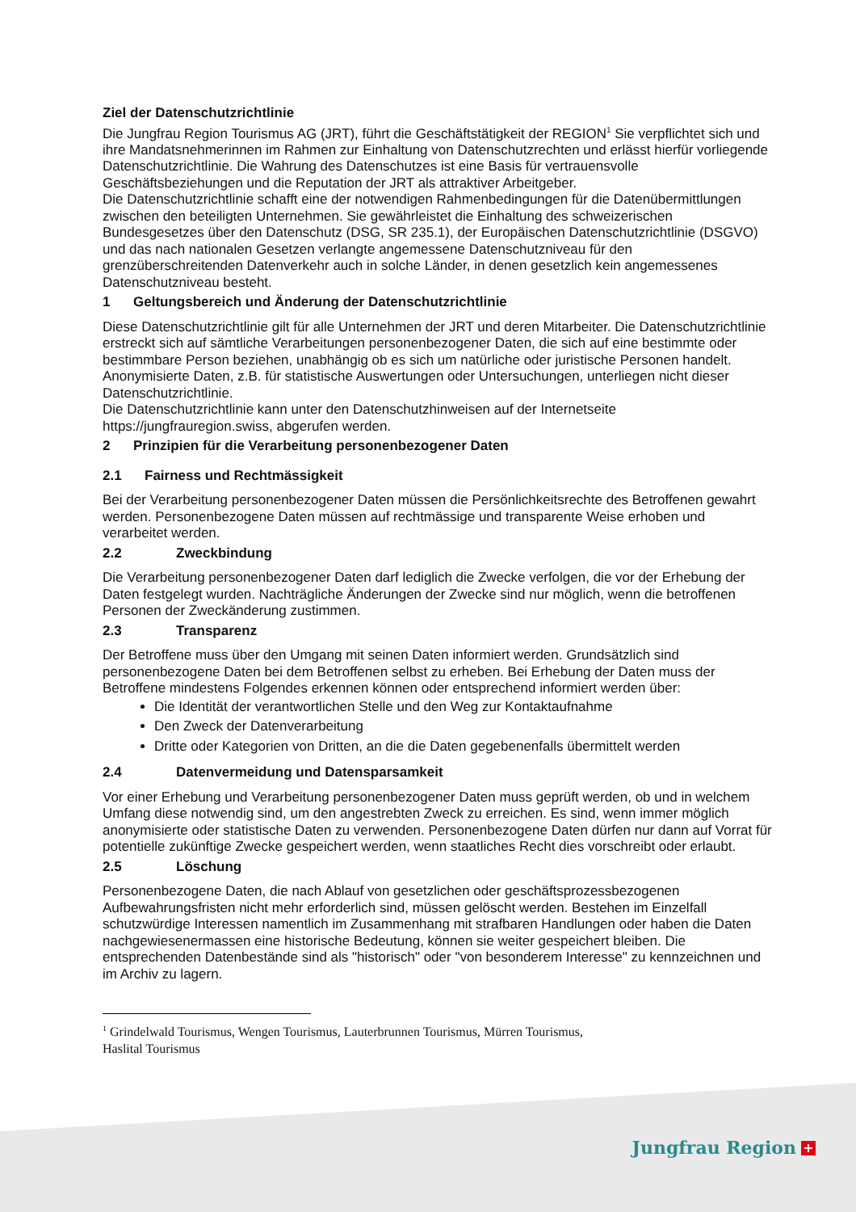Ziel der Datenschutzrichtlinie
Die Jungfrau Region Tourismus AG (JRT), führt die Geschäftstätigkeit der REGION<sup>1</sup> Sie verpflichtet sich und ihre Mandatsnehmerinnen im Rahmen zur Einhaltung von Datenschutzrechten und erlässt hierfür vorliegende Datenschutzrichtlinie. Die Wahrung des Datenschutzes ist eine Basis für vertrauensvolle Geschäftsbeziehungen und die Reputation der JRT als attraktiver Arbeitgeber.
Die Datenschutzrichtlinie schafft eine der notwendigen Rahmenbedingungen für die Datenübermittlungen zwischen den beteiligten Unternehmen. Sie gewährleistet die Einhaltung des schweizerischen Bundesgesetzes über den Datenschutz (DSG, SR 235.1), der Europäischen Datenschutzrichtlinie (DSGVO) und das nach nationalen Gesetzen verlangte angemessene Datenschutzniveau für den grenzüberschreitenden Datenverkehr auch in solche Länder, in denen gesetzlich kein angemessenes Datenschutzniveau besteht.
1 Geltungsbereich und Änderung der Datenschutzrichtlinie
Diese Datenschutzrichtlinie gilt für alle Unternehmen der JRT und deren Mitarbeiter. Die Datenschutzrichtlinie erstreckt sich auf sämtliche Verarbeitungen personenbezogener Daten, die sich auf eine bestimmte oder bestimmbare Person beziehen, unabhängig ob es sich um natürliche oder juristische Personen handelt.
Anonymisierte Daten, z.B. für statistische Auswertungen oder Untersuchungen, unterliegen nicht dieser Datenschutzrichtlinie.
Die Datenschutzrichtlinie kann unter den Datenschutzhinweisen auf der Internetseite https://jungfrauregion.swiss, abgerufen werden.
2 Prinzipien für die Verarbeitung personenbezogener Daten
2.1 Fairness und Rechtmässigkeit
Bei der Verarbeitung personenbezogener Daten müssen die Persönlichkeitsrechte des Betroffenen gewahrt werden. Personenbezogene Daten müssen auf rechtmässige und transparente Weise erhoben und verarbeitet werden.
2.2 Zweckbindung
Die Verarbeitung personenbezogener Daten darf lediglich die Zwecke verfolgen, die vor der Erhebung der Daten festgelegt wurden. Nachträgliche Änderungen der Zwecke sind nur möglich, wenn die betroffenen Personen der Zweckänderung zustimmen.
2.3 Transparenz
Der Betroffene muss über den Umgang mit seinen Daten informiert werden. Grundsätzlich sind personenbezogene Daten bei dem Betroffenen selbst zu erheben. Bei Erhebung der Daten muss der Betroffene mindestens Folgendes erkennen können oder entsprechend informiert werden über:
Die Identität der verantwortlichen Stelle und den Weg zur Kontaktaufnahme
Den Zweck der Datenverarbeitung
Dritte oder Kategorien von Dritten, an die die Daten gegebenenfalls übermittelt werden
2.4 Datenvermeidung und Datensparsamkeit
Vor einer Erhebung und Verarbeitung personenbezogener Daten muss geprüft werden, ob und in welchem Umfang diese notwendig sind, um den angestrebten Zweck zu erreichen. Es sind, wenn immer möglich anonymisierte oder statistische Daten zu verwenden. Personenbezogene Daten dürfen nur dann auf Vorrat für potentielle zukünftige Zwecke gespeichert werden, wenn staatliches Recht dies vorschreibt oder erlaubt.
2.5 Löschung
Personenbezogene Daten, die nach Ablauf von gesetzlichen oder geschäftsprozessbezogenen Aufbewahrungsfristen nicht mehr erforderlich sind, müssen gelöscht werden. Bestehen im Einzelfall schutzwürdige Interessen namentlich im Zusammenhang mit strafbaren Handlungen oder haben die Daten nachgewiesenermassen eine historische Bedeutung, können sie weiter gespeichert bleiben. Die entsprechenden Datenbestände sind als "historisch" oder "von besonderem Interesse" zu kennzeichnen und im Archiv zu lagern.
<sup>1</sup> Grindelwald Tourismus, Wengen Tourismus, Lauterbrunnen Tourismus, Mürren Tourismus, Haslital Tourismus
Jungfrau Region +